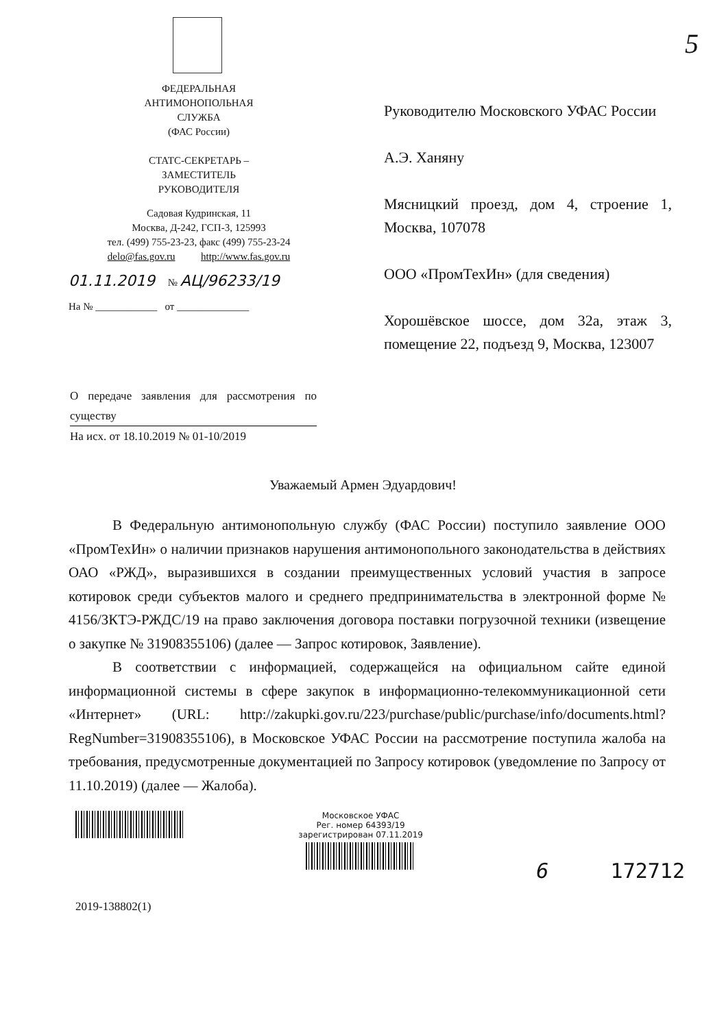5
ФЕДЕРАЛЬНАЯ
АНТИМОНОПОЛЬНАЯ
СЛУЖБА
(ФАС России)
СТАТС-СЕКРЕТАРЬ –
ЗАМЕСТИТЕЛЬ
РУКОВОДИТЕЛЯ
Садовая Кудринская, 11
Москва, Д-242, ГСП-3, 125993
тел. (499) 755-23-23, факс (499) 755-23-24
delo@fas.gov.ru http://www.fas.gov.ru
01.11.2019 № АЦ/96233/19
На № ____________ от ______________
Руководителю Московского УФАС России
А.Э. Ханяну
Мясницкий проезд, дом 4, строение 1, Москва, 107078
ООО «ПромТехИн» (для сведения)
Хорошёвское шоссе, дом 32а, этаж 3, помещение 22, подъезд 9, Москва, 123007
О передаче заявления для рассмотрения по существу
На исх. от 18.10.2019 № 01-10/2019
Уважаемый Армен Эдуардович!
В Федеральную антимонопольную службу (ФАС России) поступило заявление ООО «ПромТехИн» о наличии признаков нарушения антимонопольного законодательства в действиях ОАО «РЖД», выразившихся в создании преимущественных условий участия в запросе котировок среди субъектов малого и среднего предпринимательства в электронной форме № 4156/ЗКТЭ-РЖДС/19 на право заключения договора поставки погрузочной техники (извещение о закупке № 31908355106) (далее — Запрос котировок, Заявление).
В соответствии с информацией, содержащейся на официальном сайте единой информационной системы в сфере закупок в информационно-телекоммуникационной сети «Интернет» (URL: http://zakupki.gov.ru/223/purchase/public/purchase/info/documents.html?RegNumber=31908355106), в Московское УФАС России на рассмотрение поступила жалоба на требования, предусмотренные документацией по Запросу котировок (уведомление по Запросу от 11.10.2019) (далее — Жалоба).
2019-138802(1)
Московское УФАС
Рег. номер 64393/19
зарегистрирован 07.11.2019
6 172712